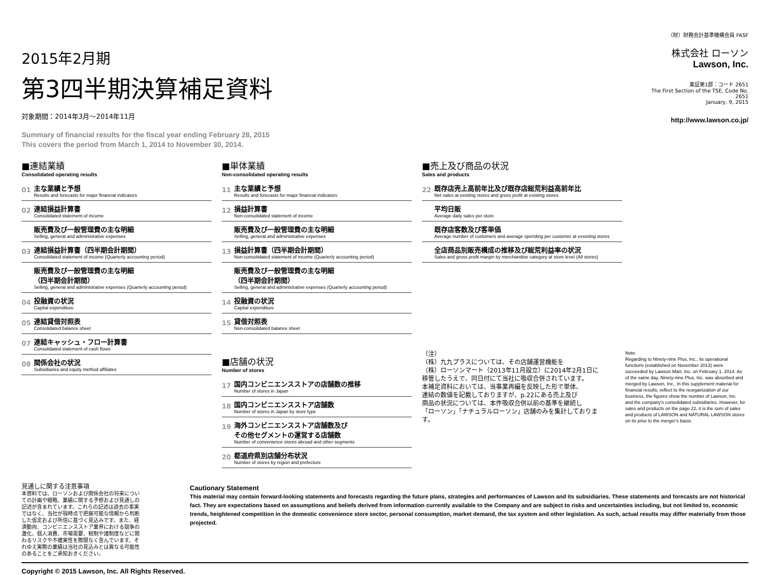2015年2月期
第3四半期決算補足資料
対象期間：2014年3月～2014年11月
Summary of financial results for the fiscal year ending February 28, 2015
This covers the period from March 1, 2014 to November 30, 2014.
（財）財務会計基準機構会員 FASF
株式会社 ローソン
Lawson, Inc.
東証第1部：コード 2651
The First Section of the TSE, Code No.
2651
January, 9, 2015
http://www.lawson.co.jp/
■連結業績
Consolidated operating results
01
主な業績と予想
Results and forecasts for major financial indicators
02
連結損益計算書
Consolidated statement of income
販売費及び一般管理費の主な明細
Selling, general and administrative expenses
03
連結損益計算書（四半期会計期間）
Consolidated statement of income (Quarterly accounting period)
販売費及び一般管理費の主な明細
（四半期会計期間）
Selling, general and administrative expenses (Quarterly accounting period)
04
投融資の状況
Capital expenditure
05
連結貸借対照表
Consolidated balance sheet
07
連結キャッシュ・フロー計算書
Consolidated statement of cash flows
08
関係会社の状況
Subsidiaries and equity method affiliates
■単体業績
Non-consolidated operating results
11
主な業績と予想
Results and forecasts for major financial indicators
12
損益計算書
Non-consolidated statement of income
販売費及び一般管理費の主な明細
Selling, general and administrative expenses
13
損益計算書（四半期会計期間）
Non-consolidated statement of income (Quarterly accounting period)
販売費及び一般管理費の主な明細
（四半期会計期間）
Selling, general and administrative expenses (Quarterly accounting period)
14
投融資の状況
Capital expenditure
15
貸借対照表
Non-consolidated balance sheet
■店舗の状況
Number of stores
17
国内コンビニエンスストアの店舗数の推移
Number of stores in Japan
18
国内コンビニエンスストア店舗数
Number of stores in Japan by store type
19
海外コンビニエンスストア店舗数及び
その他セグメントの運営する店舗数
Number of convenience stores abroad and other segments
20
都道府県別店舗分布状況
Number of stores by region and prefecture
■売上及び商品の状況
Sales and products
22
既存店売上高前年比及び既存店総荒利益高前年比
Net sales at existing stores and gross profit at existing stores
平均日販
Average daily sales per store
既存店客数及び客単価
Average number of customers and average spending per customer at exsisting stores
全店商品別販売構成の推移及び総荒利益率の状況
Sales and gross profit margin by merchandise category at store level (All stores)
（注）
（株）九九プラスについては、その店舗運営機能を
（株）ローソンマート（2013年11月設立）に2014年2月1日に
移管したうえで、同日付にて当社に吸収合併されています。
本補足資料においては、当事業再編を反映した形で単体、
連結の数値を記載しておりますが、p.22にある売上及び
商品の状況については、本件吸収合併以前の基準を継続し
「ローソン」「ナチュラルローソン」店舗のみを集計しております。
Note:
Regarding to Ninety-nine Plus, Inc., its operational functions (established on November 2013) were succeeded by Lawson Mart, Inc. on February 1, 2014. As of the same day, Ninety-nine Plus, Inc. was absorbed and merged by Lawson, Inc.. In this supplement material for financial results, reflect to the reorganization of our business, the figures show the number of Lawson, Inc. and the company's consolidated subsidiaries. However, for sales and products on the page 22, it is the sum of sales and products of LAWSON and NATURAL LAWSON stores on its prior to the merger's basis.
見通しに関する注意事項
本資料では、ローソンおよび関係会社の将来についての計画や戦略、業績に関する予想および見通しの記述が含まれています。これらの記述は過去の事実ではなく、当社が現時点で把握可能な情報から判断した仮定および所信に基づく見込みです。また、経済動向、コンビニエンスストア業界における競争の激化、個人消費、市場需要、税制や諸制度などに関わるリスクや不確実性を際限なく含んでいます。それゆえ実際の業績は当社の見込みとは異なる可能性のあることをご承知おきください。
Cautionary Statement
This material may contain forward-looking statements and forecasts regarding the future plans, strategies and performances of Lawson and its subsidiaries. These statements and forecasts are not historical fact. They are expectations based on assumptions and beliefs derived from information currently available to the Company and are subject to risks and uncertainties including, but not limited to, economic trends, heightened competition in the domestic convenience store sector, personal consumption, market demand, the tax system and other legislation. As such, actual results may differ materially from those projected.
Copyright © 2015 Lawson, Inc. All Rights Reserved.